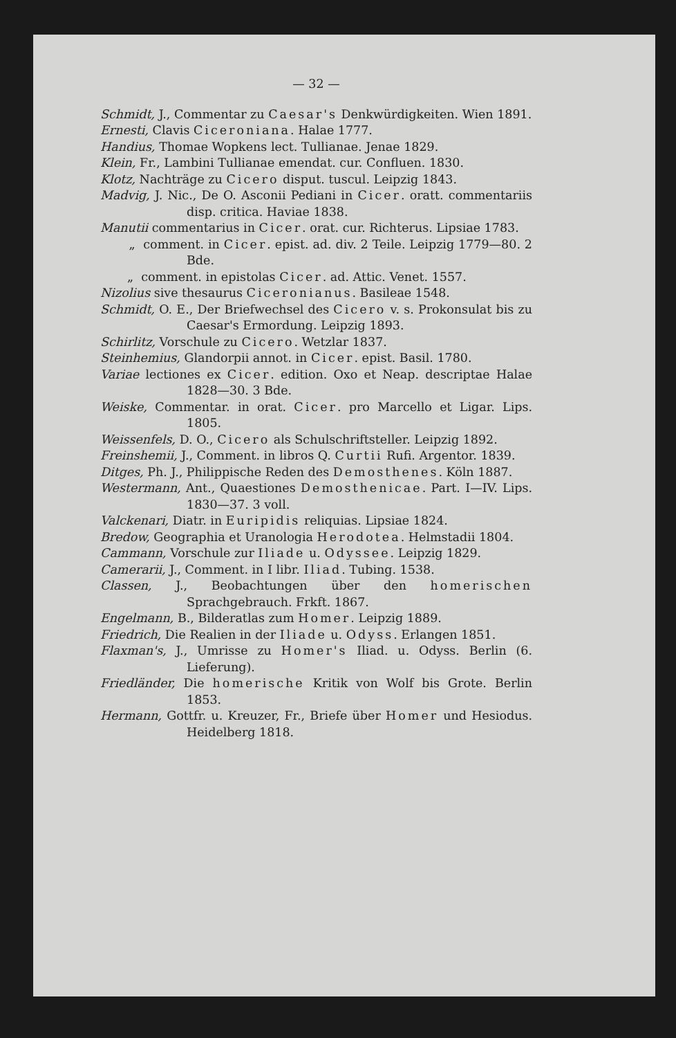— 32 —
Schmidt, J., Commentar zu Caesar's Denkwürdigkeiten. Wien 1891.
Ernesti, Clavis Ciceroniana. Halae 1777.
Handius, Thomae Wopkens lect. Tullianae. Jenae 1829.
Klein, Fr., Lambini Tullianae emendat. cur. Confluen. 1830.
Klotz, Nachträge zu Cicero disput. tuscul. Leipzig 1843.
Madvig, J. Nic., De O. Asconii Pediani in Cicer. oratt. commentariis disp. critica. Haviae 1838.
Manutii commentarius in Cicer. orat. cur. Richterus. Lipsiae 1783.
„ comment. in Cicer. epist. ad. div. 2 Teile. Leipzig 1779—80. 2 Bde.
„ comment. in epistolas Cicer. ad. Attic. Venet. 1557.
Nizolius sive thesaurus Ciceronianus. Basileae 1548.
Schmidt, O. E., Der Briefwechsel des Cicero v. s. Prokonsulat bis zu Caesar's Ermordung. Leipzig 1893.
Schirlitz, Vorschule zu Cicero. Wetzlar 1837.
Steinhemius, Glandorpii annot. in Cicer. epist. Basil. 1780.
Variae lectiones ex Cicer. edition. Oxo et Neap. descriptae Halae 1828—30. 3 Bde.
Weiske, Commentar. in orat. Cicer. pro Marcello et Ligar. Lips. 1805.
Weissenfels, D. O., Cicero als Schulschriftsteller. Leipzig 1892.
Freinshemii, J., Comment. in libros Q. Curtii Rufi. Argentor. 1839.
Ditges, Ph. J., Philippische Reden des Demosthenes. Köln 1887.
Westermann, Ant., Quaestiones Demosthenicae. Part. I—IV. Lips. 1830—37. 3 voll.
Valckenari, Diatr. in Euripidis reliquias. Lipsiae 1824.
Bredow, Geographia et Uranologia Herodotea. Helmstadii 1804.
Cammann, Vorschule zur Iliade u. Odyssee. Leipzig 1829.
Camerarii, J., Comment. in I libr. Iliad. Tubing. 1538.
Classen, J., Beobachtungen über den homerischen Sprachgebrauch. Frkft. 1867.
Engelmann, B., Bilderatlas zum Homer. Leipzig 1889.
Friedrich, Die Realien in der Iliade u. Odyss. Erlangen 1851.
Flaxman's, J., Umrisse zu Homer's Iliad. u. Odyss. Berlin (6. Lieferung).
Friedländer, Die homerische Kritik von Wolf bis Grote. Berlin 1853.
Hermann, Gottfr. u. Kreuzer, Fr., Briefe über Homer und Hesiodus. Heidelberg 1818.